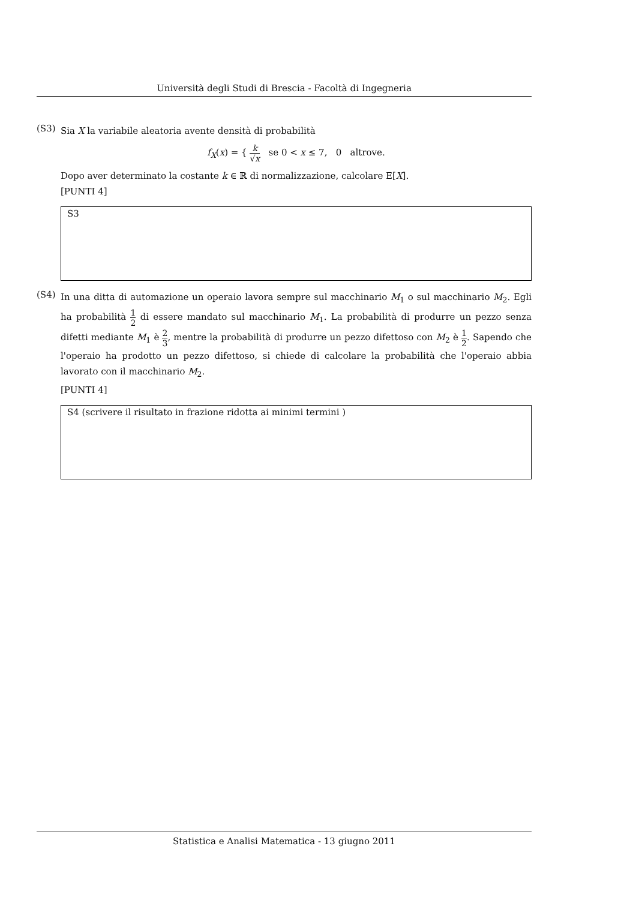Università degli Studi di Brescia - Facoltà di Ingegneria
(S3)
Sia X la variabile aleatoria avente densità di probabilità
f<sub>X</sub>(x) = { k √x se 0 < x ≤ 7, 0 altrove.
Dopo aver determinato la costante k ∈ ℝ di normalizzazione, calcolare E[X].
[PUNTI 4]
S3
(S4)
In una ditta di automazione un operaio lavora sempre sul macchinario M<sub>1</sub> o sul macchinario M<sub>2</sub>. Egli ha probabilità 1 2 di essere mandato sul macchinario M<sub>1</sub>. La probabilità di produrre un pezzo senza difetti mediante M<sub>1</sub> è 2 3, mentre la probabilità di produrre un pezzo difettoso con M<sub>2</sub> è 1 2. Sapendo che l'operaio ha prodotto un pezzo difettoso, si chiede di calcolare la probabilità che l'operaio abbia lavorato con il macchinario M<sub>2</sub>.
[PUNTI 4]
S4 (scrivere il risultato in frazione ridotta ai minimi termini )
Statistica e Analisi Matematica - 13 giugno 2011